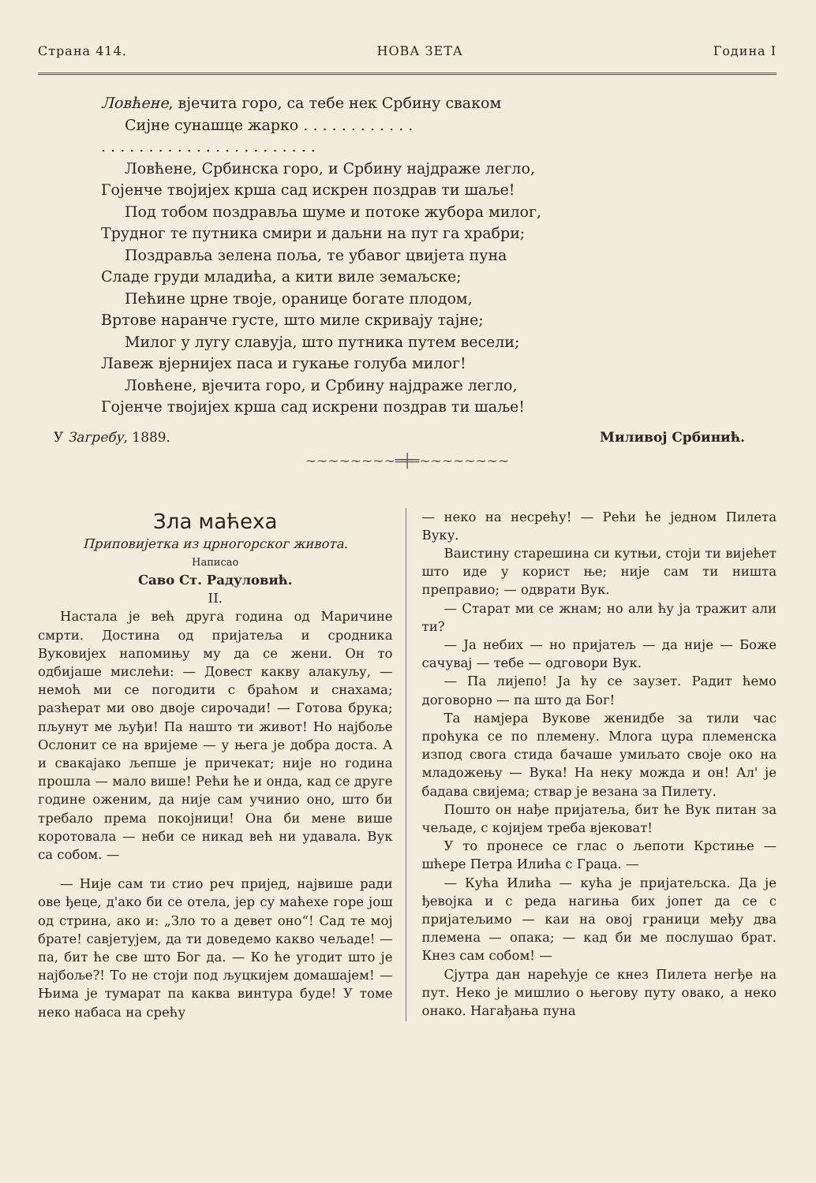Страна 414. НОВА ЗЕТА Година I
Ловћене, вјечита горо, са тебе нек Србину сваком
Сијне сунашце жарко . . . . . . . . . . . .
. . . . . . . . . . . . . . . . . . . . . . .
Ловћене, Србинска горо, и Србину најдраже легло,
Гојенче твојијех крша сад искрен поздрав ти шаље!
Под тобом поздравља шуме и потоке жубора милог,
Трудног те путника смири и даљни на пут га храбри;
Поздравља зелена поља, те убавог цвијета пуна
Сладе груди младића, а кити виле земаљске;
Пећине црне твоје, оранице богате плодом,
Вртове наранче густе, што миле скривају тајне;
Милог у лугу славуја, што путника путем весели;
Лавеж вјернијех паса и гукање голуба милог!
Ловћене, вјечита горо, и Србину најдраже легло,
Гојенче твојијех крша сад искрени поздрав ти шаље!
У Загребу, 1889. Миливој Србинић.
~~~~~~~~═╪═~~~~~~~~
Зла маћеха
Приповијетка из црногорског живота.
Написао
Саво Ст. Радуловић.
II.
Настала је већ друга година од Маричине смрти. Достина од пријатеља и сродника Вуковијех напомињу му да се жени. Он то одбијаше мислећи: — Довест какву алакуљу, — немоћ ми се погодити с браћом и снахама; разћерат ми ово двоје сирочади! — Готова брука; пљунут ме љуђи! Па нашто ти живот! Но најбоље Ослонит се на вријеме — у њега је добра доста. А и свакајако љепше је причекат; није но година прошла — мало више! Рећи ће и онда, кад се друге године оженим, да није сам учинио оно, што би требало према покојници! Она би мене више коротовала — неби се никад већ ни удавала. Вук са собом. —
— Није сам ти стио реч пријед, највише ради ове ђеце, д'ако би се отела, јер су маћехе горе још од стрина, ако и: „Зло то а девет оно“! Сад те мој брате! савјетујем, да ти доведемо какво чељаде! — па, бит ће све што Бог да. — Ко ће угодит што је најбоље?! То не стоји под љуцкијем домашајем! — Њима је тумарат па каква винтура буде! У томе неко набаса на срећу
— неко на несрећу! — Рећи ће једном Пилета Вуку.
Ваистину старешина си кутњи, стоји ти вијећет што иде у корист ње; није сам ти ништа преправио; — одврати Вук.
— Старат ми се жнам; но али ћу ја тражит али ти?
— Ја небих — но пријатељ — да није — Боже сачувај — тебе — одговори Вук.
— Па лијепо! Ја ћу се заузет. Радит ћемо договорно — па што да Бог!
Та намјера Вукове женидбе за тили час проћука се по племену. Млога цура племенска изпод свога стида бачаше умиљато своје око на младожењу — Вука! На неку можда и он! Ал' је бадава свијема; ствар је везана за Пилету.
Пошто он нађе пријатеља, бит ће Вук питан за чељаде, с којијем треба вјековат!
У то пронесе се глас о љепоти Крстиње — шћере Петра Илића с Граца. —
— Кућа Илића — кућа је пријатељска. Да је ђевојка и с реда нагиња бих јопет да се с пријатељимо — каи на овој граници међу два племена — опака; — кад би ме послушао брат. Кнез сам собом! —
Сјутра дан нарећује се кнез Пилета негђе на пут. Неко је мишлио о његову путу овако, а неко онако. Нагађања пуна